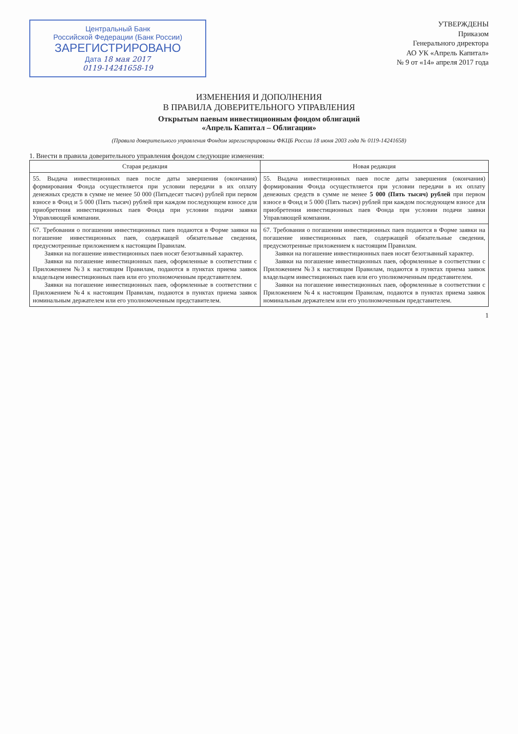Центральный Банк
Российской Федерации (Банк России)
ЗАРЕГИСТРИРОВАНО
Дата 18 мая 2017
0119-14241658-19
УТВЕРЖДЕНЫ
Приказом
Генерального директора
АО УК «Апрель Капитал»
№ 9 от «14» апреля 2017 года
ИЗМЕНЕНИЯ И ДОПОЛНЕНИЯ
В ПРАВИЛА ДОВЕРИТЕЛЬНОГО УПРАВЛЕНИЯ
Открытым паевым инвестиционным фондом облигаций
«Апрель Капитал – Облигации»
(Правила доверительного управления Фондом зарегистрированы ФКЦБ России 18 июня 2003 года № 0119-14241658)
1. Внести в правила доверительного управления фондом следующие изменения:
| Старая редакция | Новая редакция |
| --- | --- |
| 55. Выдача инвестиционных паев после даты завершения (окончания) формирования Фонда осуществляется при условии передачи в их оплату денежных средств в сумме не менее 50 000 (Пятьдесят тысяч) рублей при первом взносе в Фонд и 5 000 (Пять тысяч) рублей при каждом последующем взносе для приобретения инвестиционных паев Фонда при условии подачи заявки Управляющей компании. | 55. Выдача инвестиционных паев после даты завершения (окончания) формирования Фонда осуществляется при условии передачи в их оплату денежных средств в сумме не менее 5 000 (Пять тысяч) рублей при первом взносе в Фонд и 5 000 (Пять тысяч) рублей при каждом последующем взносе для приобретения инвестиционных паев Фонда при условии подачи заявки Управляющей компании. |
| 67. Требования о погашении инвестиционных паев подаются в Форме заявки на погашение инвестиционных паев, содержащей обязательные сведения, предусмотренные приложением к настоящим Правилам. Заявки на погашение инвестиционных паев носят безотзывный характер. Заявки на погашение инвестиционных паев, оформленные в соответствии с Приложением №3 к настоящим Правилам, подаются в пунктах приема заявок владельцем инвестиционных паев или его уполномоченным представителем. Заявки на погашение инвестиционных паев, оформленные в соответствии с Приложением №4 к настоящим Правилам, подаются в пунктах приема заявок номинальным держателем или его уполномоченным представителем. | 67. Требования о погашении инвестиционных паев подаются в Форме заявки на погашение инвестиционных паев, содержащей обязательные сведения, предусмотренные приложением к настоящим Правилам. Заявки на погашение инвестиционных паев носят безотзывный характер. Заявки на погашение инвестиционных паев, оформленные в соответствии с Приложением №3 к настоящим Правилам, подаются в пунктах приема заявок владельцем инвестиционных паев или его уполномоченным представителем. Заявки на погашение инвестиционных паев, оформленные в соответствии с Приложением №4 к настоящим Правилам, подаются в пунктах приема заявок номинальным держателем или его уполномоченным представителем. |
1